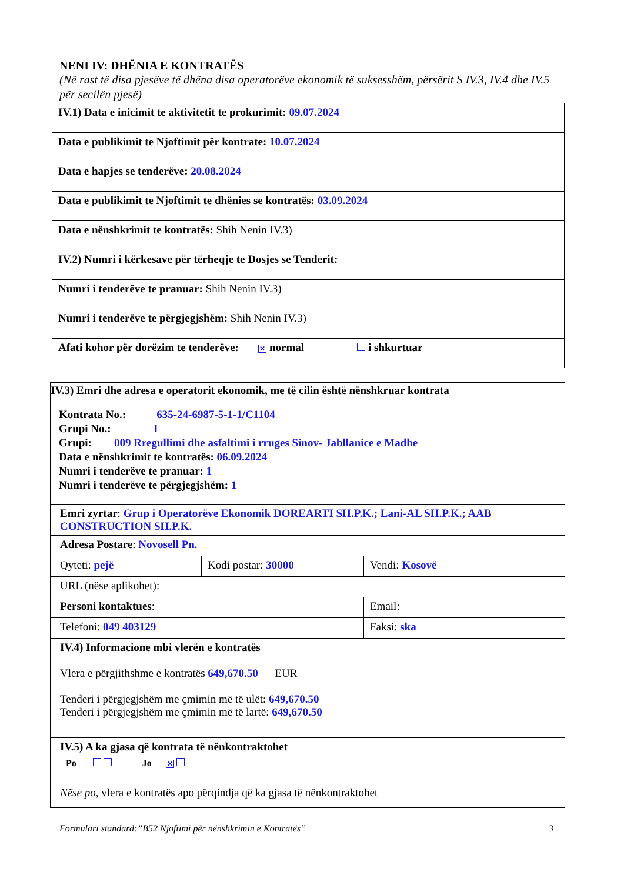NENI IV: DHËNIA E KONTRATËS
(Në rast të disa pjesëve të dhëna disa operatorëve ekonomik të suksesshëm, përsërit S IV.3, IV.4 dhe IV.5 për secilën pjesë)
| IV.1) Data e inicimit te aktivitetit te prokurimit: 09.07.2024 |
| Data e publikimit te Njoftimit për kontrate: 10.07.2024 |
| Data e hapjes se tenderëve: 20.08.2024 |
| Data e publikimit te Njoftimit te dhënies se kontratës: 03.09.2024 |
| Data e nënshkrimit te kontratës: Shih Nenin IV.3) |
| IV.2) Numri i kërkesave për tërheqje te Dosjes se Tenderit: |
| Numri i tenderëve te pranuar: Shih Nenin IV.3) |
| Numri i tenderëve te përgjegjshëm: Shih Nenin IV.3) |
| Afati kohor për dorëzim te tenderëve: ✕ normal i shkurtuar |
| IV.3) Emri dhe adresa e operatorit ekonomik, me të cilin është nënshkruar kontrata Kontrata No.: 635-24-6987-5-1-1/C1104 Grupi No.: 1 Grupi: 009 Rregullimi dhe asfaltimi i rruges Sinov- Jabllanice e Madhe Data e nënshkrimit te kontratës: 06.09.2024 Numri i tenderëve te pranuar: 1 Numri i tenderëve te përgjegjshëm: 1 | | |
| Emri zyrtar : Grup i Operatorëve Ekonomik DOREARTI SH.P.K.; Lani-AL SH.P.K.; AAB CONSTRUCTION SH.P.K. | | |
| Adresa Postare : Novosell Pn. | | |
| Qyteti: pejë | Kodi postar: 30000 | Vendi: Kosovë |
| URL (nëse aplikohet): | | |
| Personi kontaktues : | | Email: |
| Telefoni: 049 403129 | | Faksi: ska |
| IV.4) Informacione mbi vlerën e kontratës Vlera e përgjithshme e kontratës 649,670.50 EUR Tenderi i përgjegjshëm me çmimin më të ulët: 649,670.50 Tenderi i përgjegjshëm me çmimin më të lartë: 649,670.50 | | |
| IV.5) A ka gjasa që kontrata të nënkontraktohet Po Jo ✕ Nëse po, vlera e kontratës apo përqindja që ka gjasa të nënkontraktohet | | |
Formulari standard:”B52 Njoftimi për nënshkrimin e Kontratës” 3